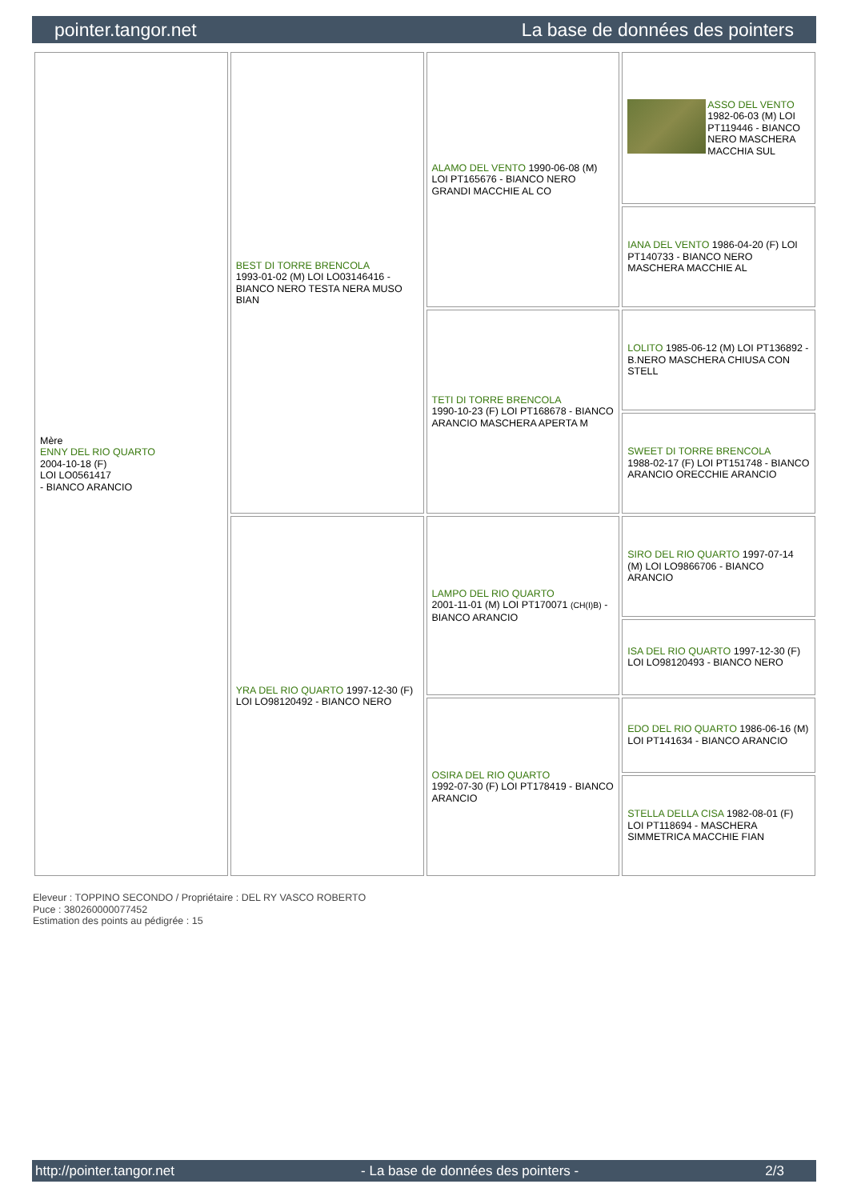pointer.tangor.net La base de données des pointers
| Mère ENNY DEL RIO QUARTO 2004-10-18 (F) LOI LO0561417 - BIANCO ARANCIO | BEST DI TORRE BRENCOLA 1993-01-02 (M) LOI LO03146416 - BIANCO NERO TESTA NERA MUSO BIAN | ALAMO DEL VENTO 1990-06-08 (M) LOI PT165676 - BIANCO NERO GRANDI MACCHIE AL CO | ASSO DEL VENTO 1982-06-03 (M) LOI PT119446 - BIANCO NERO MASCHERA MACCHIA SUL |
| | | | IANA DEL VENTO 1986-04-20 (F) LOI PT140733 - BIANCO NERO MASCHERA MACCHIE AL |
| | | TETI DI TORRE BRENCOLA 1990-10-23 (F) LOI PT168678 - BIANCO ARANCIO MASCHERA APERTA M | LOLITO 1985-06-12 (M) LOI PT136892 - B.NERO MASCHERA CHIUSA CON STELL |
| | | | SWEET DI TORRE BRENCOLA 1988-02-17 (F) LOI PT151748 - BIANCO ARANCIO ORECCHIE ARANCIO |
| | YRA DEL RIO QUARTO 1997-12-30 (F) LOI LO98120492 - BIANCO NERO | LAMPO DEL RIO QUARTO 2001-11-01 (M) LOI PT170071 (CH(I)B) - BIANCO ARANCIO | SIRO DEL RIO QUARTO 1997-07-14 (M) LOI LO9866706 - BIANCO ARANCIO |
| | | | ISA DEL RIO QUARTO 1997-12-30 (F) LOI LO98120493 - BIANCO NERO |
| | | OSIRA DEL RIO QUARTO 1992-07-30 (F) LOI PT178419 - BIANCO ARANCIO | EDO DEL RIO QUARTO 1986-06-16 (M) LOI PT141634 - BIANCO ARANCIO |
| | | | STELLA DELLA CISA 1982-08-01 (F) LOI PT118694 - MASCHERA SIMMETRICA MACCHIE FIAN |
Eleveur : TOPPINO SECONDO / Propriétaire : DEL RY VASCO ROBERTO
Puce : 380260000077452
Estimation des points au pédigrée : 15
http://pointer.tangor.net - La base de données des pointers - 2/3